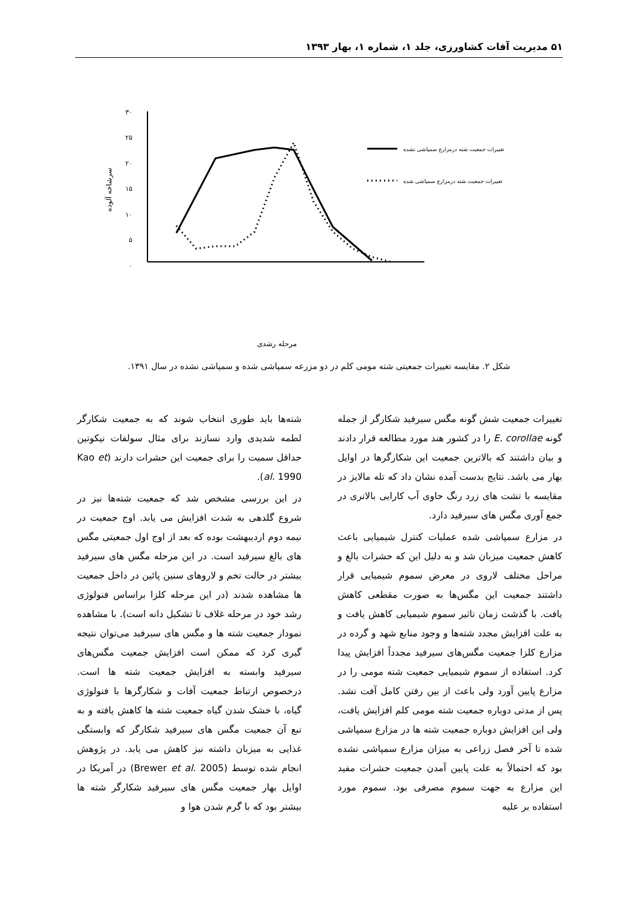۵۱ مدیریت آفات کشاورزی، جلد ۱، شماره ۱، بهار ۱۳۹۳
۳۰
۲۵
۲۰
۱۵
۱۰
۵
۰
سرشاخه آلوده
تغییرات جمعیت شته درمزارع سمپاشی نشده
تغییرات جمعیت شته درمزارع سمپاشی شده
مرحله رشدی
شکل ۲. مقایسه تغییرات جمعیتی شته مومی کلم در دو مزرعه سمپاشی شده و سمپاشی نشده در سال ۱۳۹۱.
تغییرات جمعیت شش گونه مگس سیرفید شکارگر از جمله گونه E. corollae را در کشور هند مورد مطالعه قرار دادند و بیان داشتند که بالاترین جمعیت این شکارگرها در اوایل بهار می باشد. نتایج بدست آمده نشان داد که تله مالایز در مقایسه با تشت های زرد رنگ حاوی آب کارایی بالاتری در جمع آوری مگس های سیرفید دارد.
در مزارع سمپاشی شده عملیات کنترل شیمیایی باعث کاهش جمعیت میزبان شد و به دلیل این که حشرات بالغ و مراحل مختلف لاروی در معرض سموم شیمیایی قرار داشتند جمعیت این مگس‌ها به صورت مقطعی کاهش یافت. با گذشت زمان تاثیر سموم شیمیایی کاهش یافت و به علت افزایش مجدد شته‌ها و وجود منابع شهد و گرده در مزارع کلزا جمعیت مگس‌های سیرفید مجدداً افزایش پیدا کرد. استفاده از سموم شیمیایی جمعیت شته مومی را در مزارع پایین آورد ولی باعث از بین رفتن کامل آفت نشد. پس از مدتی دوباره جمعیت شته مومی کلم افزایش یافت، ولی این افزایش دوباره جمعیت شته ها در مزارع سمپاشی شده تا آخر فصل زراعی به میزان مزارع سمپاشی نشده بود که احتمالاً به علت پایین آمدن جمعیت حشرات مفید این مزارع به جهت سموم مصرفی بود. سموم مورد استفاده بر علیه
شته‌ها باید طوری انتخاب شوند که به جمعیت شکارگر لطمه شدیدی وارد نسازند برای مثال سولفات نیکوتین حداقل سمیت را برای جمعیت این حشرات دارند (Kao et al. 1990).
در این بررسی مشخص شد که جمعیت شته‌ها نیز در شروع گلدهی به شدت افزایش می یابد. اوج جمعیت در نیمه دوم اردیبهشت بوده که بعد از اوج اول جمعیتی مگس های بالغ سیرفید است. در این مرحله مگس های سیرفید بیشتر در حالت تخم و لاروهای سنین پائین در داخل جمعیت ها مشاهده شدند (در این مرحله کلزا براساس فنولوژی رشد خود در مرحله غلاف تا تشکیل دانه است). با مشاهده نمودار جمعیت شته ها و مگس های سیرفید می‌توان نتیجه گیری کرد که ممکن است افزایش جمعیت مگس‌های سیرفید وابسته به افزایش جمعیت شته ها است. درخصوص ارتباط جمعیت آفات و شکارگرها با فنولوژی گیاه، با خشک شدن گیاه جمعیت شته ها کاهش یافته و به تبع آن جمعیت مگس های سیرفید شکارگر که وابستگی غذایی به میزبان داشته نیز کاهش می یابد. در پژوهش انجام شده توسط (Brewer et al. 2005) در آمریکا در اوایل بهار جمعیت مگس های سیرفید شکارگر شته ها بیشتر بود که با گرم شدن هوا و